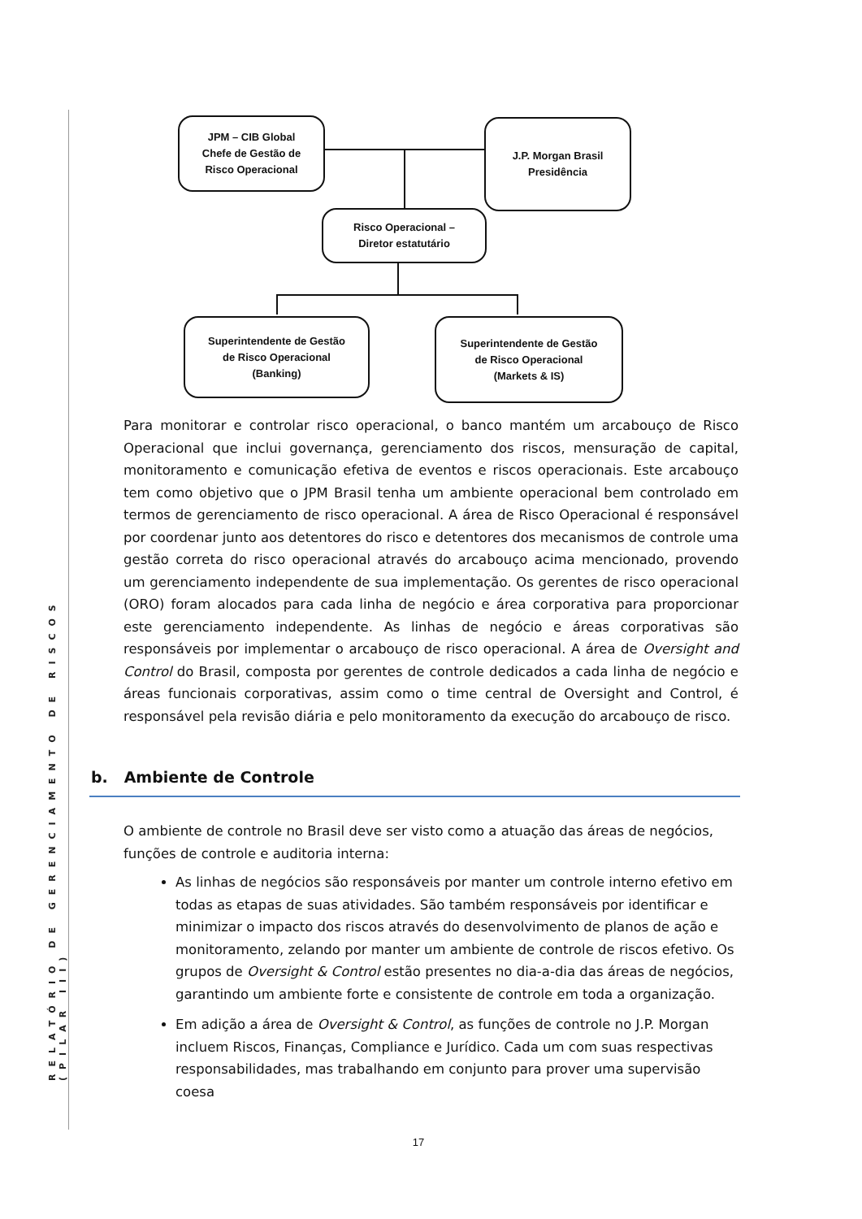RELATÓRIO DE GERENCIAMENTO DE RISCOS (PILAR III)
JPM – CIB Global
Chefe de Gestão de
Risco Operacional
J.P. Morgan Brasil
Presidência
Risco Operacional –
Diretor estatutário
Superintendente de Gestão
de Risco Operacional
(Banking)
Superintendente de Gestão
de Risco Operacional
(Markets & IS)
Para monitorar e controlar risco operacional, o banco mantém um arcabouço de Risco Operacional que inclui governança, gerenciamento dos riscos, mensuração de capital, monitoramento e comunicação efetiva de eventos e riscos operacionais. Este arcabouço tem como objetivo que o JPM Brasil tenha um ambiente operacional bem controlado em termos de gerenciamento de risco operacional. A área de Risco Operacional é responsável por coordenar junto aos detentores do risco e detentores dos mecanismos de controle uma gestão correta do risco operacional através do arcabouço acima mencionado, provendo um gerenciamento independente de sua implementação. Os gerentes de risco operacional (ORO) foram alocados para cada linha de negócio e área corporativa para proporcionar este gerenciamento independente. As linhas de negócio e áreas corporativas são responsáveis por implementar o arcabouço de risco operacional. A área de Oversight and Control do Brasil, composta por gerentes de controle dedicados a cada linha de negócio e áreas funcionais corporativas, assim como o time central de Oversight and Control, é responsável pela revisão diária e pelo monitoramento da execução do arcabouço de risco.
b. Ambiente de Controle
O ambiente de controle no Brasil deve ser visto como a atuação das áreas de negócios, funções de controle e auditoria interna:
As linhas de negócios são responsáveis por manter um controle interno efetivo em todas as etapas de suas atividades. São também responsáveis por identificar e minimizar o impacto dos riscos através do desenvolvimento de planos de ação e monitoramento, zelando por manter um ambiente de controle de riscos efetivo. Os grupos de Oversight & Control estão presentes no dia-a-dia das áreas de negócios, garantindo um ambiente forte e consistente de controle em toda a organização.
Em adição a área de Oversight & Control, as funções de controle no J.P. Morgan incluem Riscos, Finanças, Compliance e Jurídico. Cada um com suas respectivas responsabilidades, mas trabalhando em conjunto para prover uma supervisão coesa
17